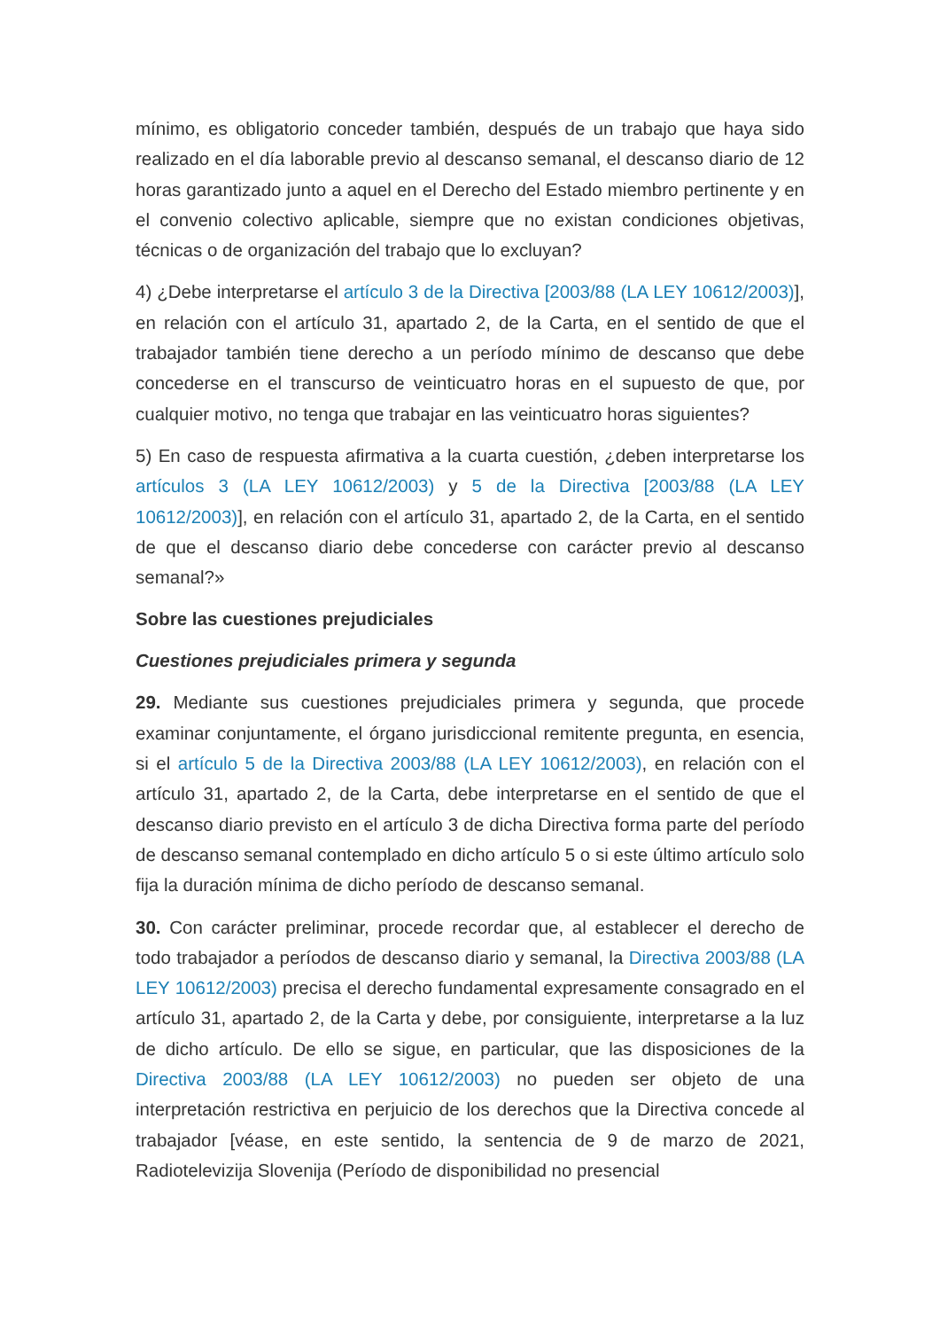mínimo, es obligatorio conceder también, después de un trabajo que haya sido realizado en el día laborable previo al descanso semanal, el descanso diario de 12 horas garantizado junto a aquel en el Derecho del Estado miembro pertinente y en el convenio colectivo aplicable, siempre que no existan condiciones objetivas, técnicas o de organización del trabajo que lo excluyan?
4) ¿Debe interpretarse el artículo 3 de la Directiva [2003/88 (LA LEY 10612/2003)], en relación con el artículo 31, apartado 2, de la Carta, en el sentido de que el trabajador también tiene derecho a un período mínimo de descanso que debe concederse en el transcurso de veinticuatro horas en el supuesto de que, por cualquier motivo, no tenga que trabajar en las veinticuatro horas siguientes?
5) En caso de respuesta afirmativa a la cuarta cuestión, ¿deben interpretarse los artículos 3 (LA LEY 10612/2003) y 5 de la Directiva [2003/88 (LA LEY 10612/2003)], en relación con el artículo 31, apartado 2, de la Carta, en el sentido de que el descanso diario debe concederse con carácter previo al descanso semanal?»
Sobre las cuestiones prejudiciales
Cuestiones prejudiciales primera y segunda
29. Mediante sus cuestiones prejudiciales primera y segunda, que procede examinar conjuntamente, el órgano jurisdiccional remitente pregunta, en esencia, si el artículo 5 de la Directiva 2003/88 (LA LEY 10612/2003), en relación con el artículo 31, apartado 2, de la Carta, debe interpretarse en el sentido de que el descanso diario previsto en el artículo 3 de dicha Directiva forma parte del período de descanso semanal contemplado en dicho artículo 5 o si este último artículo solo fija la duración mínima de dicho período de descanso semanal.
30. Con carácter preliminar, procede recordar que, al establecer el derecho de todo trabajador a períodos de descanso diario y semanal, la Directiva 2003/88 (LA LEY 10612/2003) precisa el derecho fundamental expresamente consagrado en el artículo 31, apartado 2, de la Carta y debe, por consiguiente, interpretarse a la luz de dicho artículo. De ello se sigue, en particular, que las disposiciones de la Directiva 2003/88 (LA LEY 10612/2003) no pueden ser objeto de una interpretación restrictiva en perjuicio de los derechos que la Directiva concede al trabajador [véase, en este sentido, la sentencia de 9 de marzo de 2021, Radiotelevizija Slovenija (Período de disponibilidad no presencial